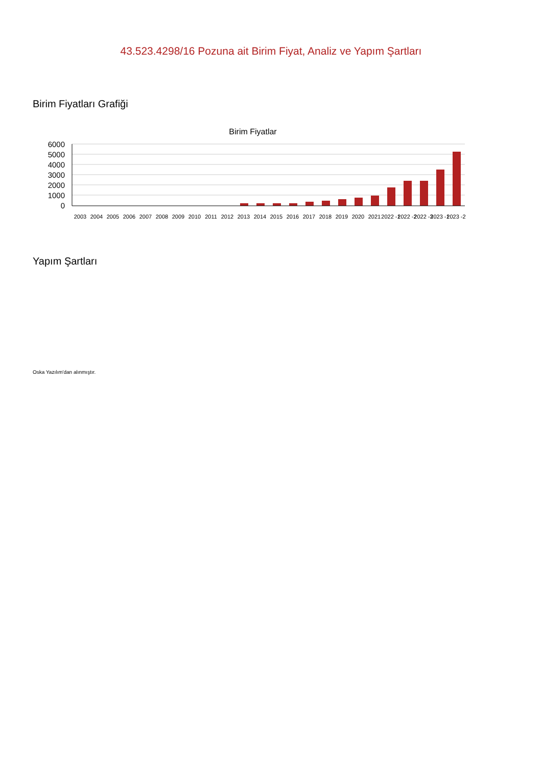43.523.4298/16 Pozuna ait Birim Fiyat, Analiz ve Yapım Şartları
Birim Fiyatları Grafiği
Birim Fiyatlar
6000
5000
4000
3000
2000
1000
0
2003
2004
2005
2006
2007
2008
2009
2010
2011
2012
2013
2014
2015
2016
2017
2018
2019
2020
2021
2022 -1
2022 -2
2022 -3
2023 -1
2023 -2
Yapım Şartları
Oska Yazılım'dan alınmıştır.